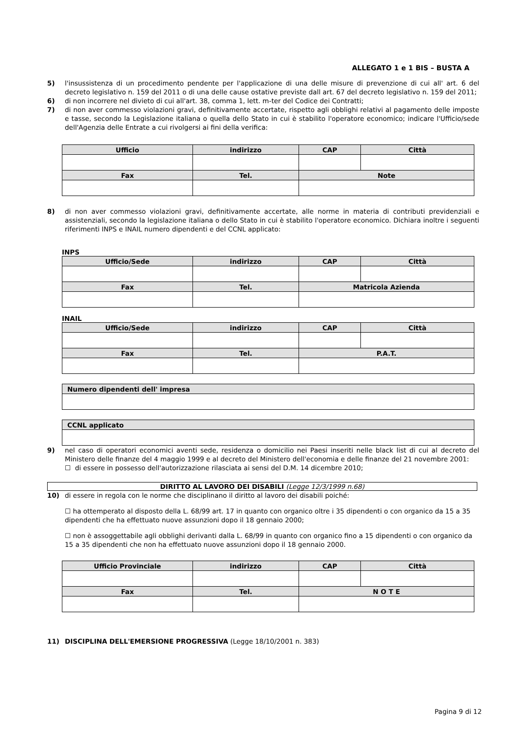ALLEGATO 1 e 1 BIS – BUSTA A
5) l'insussistenza di un procedimento pendente per l'applicazione di una delle misure di prevenzione di cui all' art. 6 del decreto legislativo n. 159 del 2011 o di una delle cause ostative previste dall art. 67 del decreto legislativo n. 159 del 2011;
6) di non incorrere nel divieto di cui all'art. 38, comma 1, lett. m-ter del Codice dei Contratti;
7) di non aver commesso violazioni gravi, definitivamente accertate, rispetto agli obblighi relativi al pagamento delle imposte e tasse, secondo la Legislazione italiana o quella dello Stato in cui è stabilito l'operatore economico; indicare l'Ufficio/sede dell'Agenzia delle Entrate a cui rivolgersi ai fini della verifica:
| Ufficio | indirizzo | CAP | Città |
| --- | --- | --- | --- |
| Fax | Tel. | Note | |
8) di non aver commesso violazioni gravi, definitivamente accertate, alle norme in materia di contributi previdenziali e assistenziali, secondo la legislazione italiana o dello Stato in cui è stabilito l'operatore economico. Dichiara inoltre i seguenti riferimenti INPS e INAIL numero dipendenti e del CCNL applicato:
INPS
| Ufficio/Sede | indirizzo | CAP | Città |
| --- | --- | --- | --- |
| Fax | Tel. | Matricola Azienda | |
INAIL
| Ufficio/Sede | indirizzo | CAP | Città |
| --- | --- | --- | --- |
| Fax | Tel. | P.A.T. | |
| Numero dipendenti dell' impresa |
| --- |
| CCNL applicato |
| --- |
9) nel caso di operatori economici aventi sede, residenza o domicilio nei Paesi inseriti nelle black list di cui al decreto del Ministero delle finanze del 4 maggio 1999 e al decreto del Ministero dell'economia e delle finanze del 21 novembre 2001:
☐ di essere in possesso dell'autorizzazione rilasciata ai sensi del D.M. 14 dicembre 2010;
DIRITTO AL LAVORO DEI DISABILI (Legge 12/3/1999 n.68)
10) di essere in regola con le norme che disciplinano il diritto al lavoro dei disabili poiché:
☐ ha ottemperato al disposto della L. 68/99 art. 17 in quanto con organico oltre i 35 dipendenti o con organico da 15 a 35 dipendenti che ha effettuato nuove assunzioni dopo il 18 gennaio 2000;
☐ non è assoggettabile agli obblighi derivanti dalla L. 68/99 in quanto con organico fino a 15 dipendenti o con organico da 15 a 35 dipendenti che non ha effettuato nuove assunzioni dopo il 18 gennaio 2000.
| Ufficio Provinciale | indirizzo | CAP | Città |
| --- | --- | --- | --- |
| Fax | Tel. | N O T E | |
11) DISCIPLINA DELL'EMERSIONE PROGRESSIVA (Legge 18/10/2001 n. 383)
Pagina 9 di 12